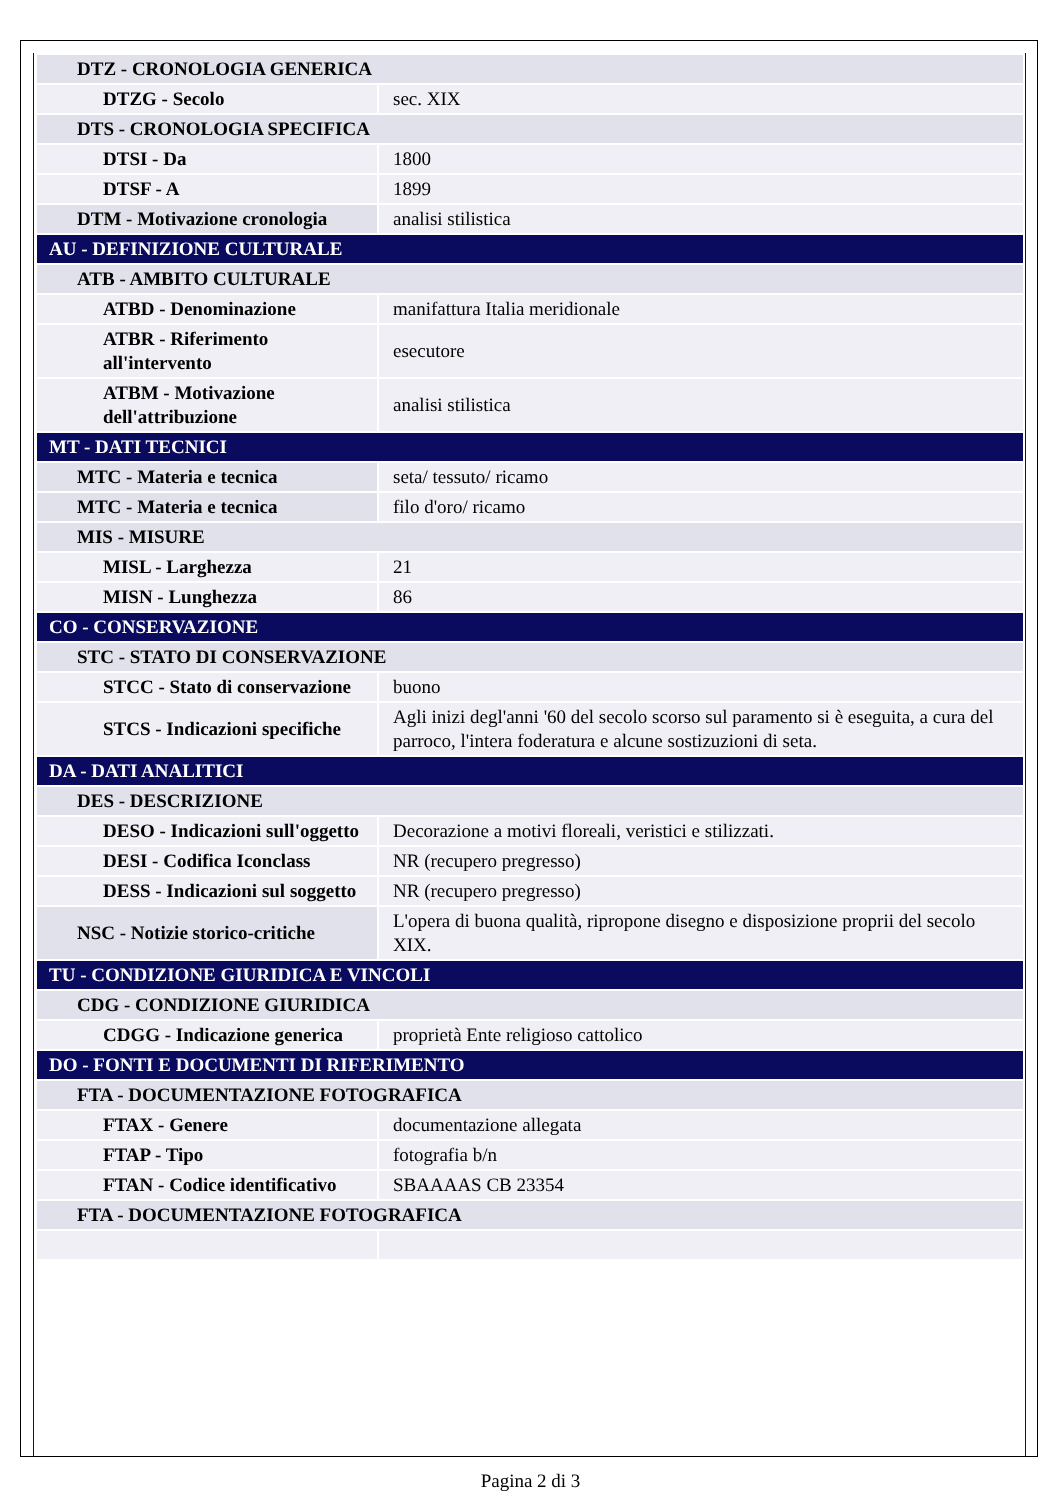| DTZ - CRONOLOGIA GENERICA | |
| DTZG - Secolo | sec. XIX |
| DTS - CRONOLOGIA SPECIFICA | |
| DTSI - Da | 1800 |
| DTSF - A | 1899 |
| DTM - Motivazione cronologia | analisi stilistica |
| AU - DEFINIZIONE CULTURALE | |
| ATB - AMBITO CULTURALE | |
| ATBD - Denominazione | manifattura Italia meridionale |
| ATBR - Riferimento all'intervento | esecutore |
| ATBM - Motivazione dell'attribuzione | analisi stilistica |
| MT - DATI TECNICI | |
| MTC - Materia e tecnica | seta/ tessuto/ ricamo |
| MTC - Materia e tecnica | filo d'oro/ ricamo |
| MIS - MISURE | |
| MISL - Larghezza | 21 |
| MISN - Lunghezza | 86 |
| CO - CONSERVAZIONE | |
| STC - STATO DI CONSERVAZIONE | |
| STCC - Stato di conservazione | buono |
| STCS - Indicazioni specifiche | Agli inizi degl'anni '60 del secolo scorso sul paramento si è eseguita, a cura del parroco, l'intera foderatura e alcune sostizuzioni di seta. |
| DA - DATI ANALITICI | |
| DES - DESCRIZIONE | |
| DESO - Indicazioni sull'oggetto | Decorazione a motivi floreali, veristici e stilizzati. |
| DESI - Codifica Iconclass | NR (recupero pregresso) |
| DESS - Indicazioni sul soggetto | NR (recupero pregresso) |
| NSC - Notizie storico-critiche | L'opera di buona qualità, ripropone disegno e disposizione proprii del secolo XIX. |
| TU - CONDIZIONE GIURIDICA E VINCOLI | |
| CDG - CONDIZIONE GIURIDICA | |
| CDGG - Indicazione generica | proprietà Ente religioso cattolico |
| DO - FONTI E DOCUMENTI DI RIFERIMENTO | |
| FTA - DOCUMENTAZIONE FOTOGRAFICA | |
| FTAX - Genere | documentazione allegata |
| FTAP - Tipo | fotografia b/n |
| FTAN - Codice identificativo | SBAAAAS CB 23354 |
| FTA - DOCUMENTAZIONE FOTOGRAFICA | |
Pagina 2 di 3